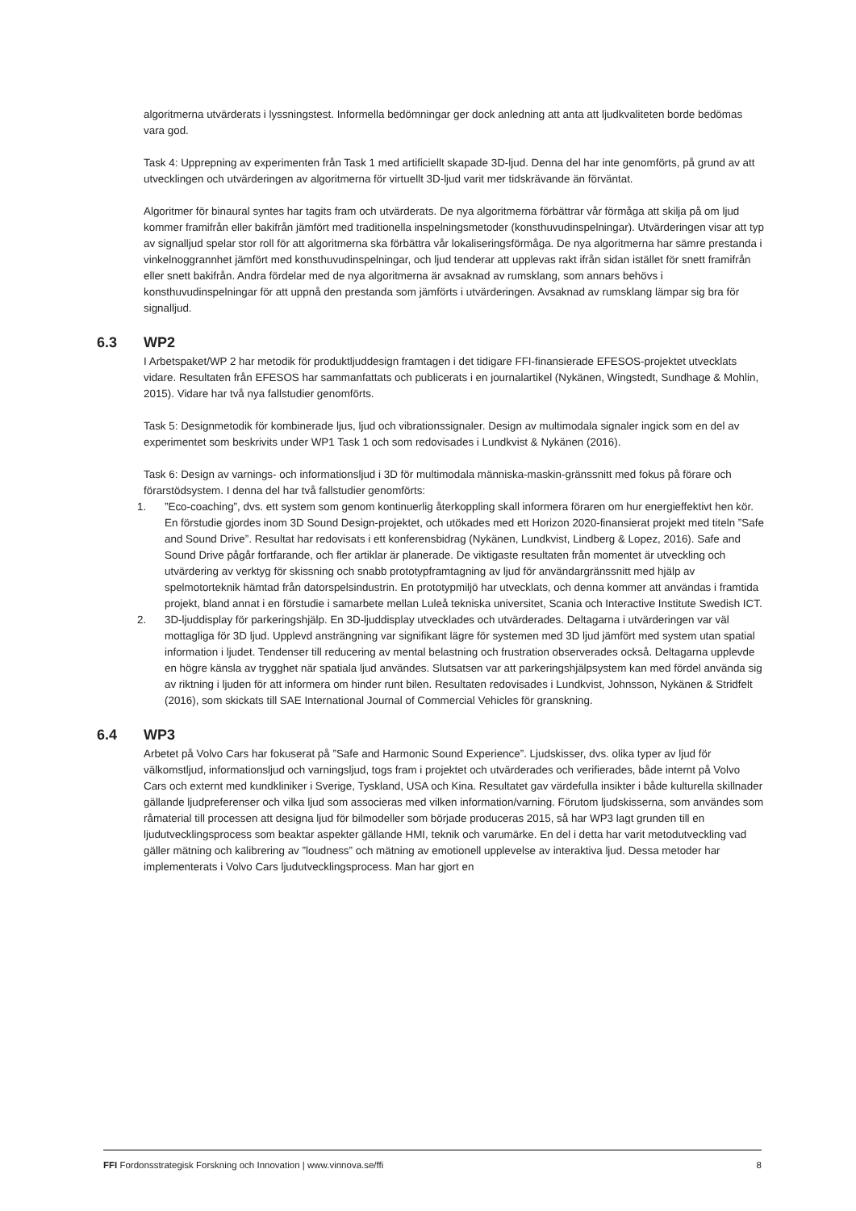algoritmerna utvärderats i lyssningstest. Informella bedömningar ger dock anledning att anta att ljudkvaliteten borde bedömas vara god.
Task 4: Upprepning av experimenten från Task 1 med artificiellt skapade 3D-ljud. Denna del har inte genomförts, på grund av att utvecklingen och utvärderingen av algoritmerna för virtuellt 3D-ljud varit mer tidskrävande än förväntat.
Algoritmer för binaural syntes har tagits fram och utvärderats. De nya algoritmerna förbättrar vår förmåga att skilja på om ljud kommer framifrån eller bakifrån jämfört med traditionella inspelningsmetoder (konsthuvudinspelningar). Utvärderingen visar att typ av signalljud spelar stor roll för att algoritmerna ska förbättra vår lokaliseringsförmåga. De nya algoritmerna har sämre prestanda i vinkelnoggrannhet jämfört med konsthuvudinspelningar, och ljud tenderar att upplevas rakt ifrån sidan istället för snett framifrån eller snett bakifrån. Andra fördelar med de nya algoritmerna är avsaknad av rumsklang, som annars behövs i konsthuvudinspelningar för att uppnå den prestanda som jämförts i utvärderingen. Avsaknad av rumsklang lämpar sig bra för signalljud.
6.3 WP2
I Arbetspaket/WP 2 har metodik för produktljuddesign framtagen i det tidigare FFI-finansierade EFESOS-projektet utvecklats vidare. Resultaten från EFESOS har sammanfattats och publicerats i en journalartikel (Nykänen, Wingstedt, Sundhage & Mohlin, 2015). Vidare har två nya fallstudier genomförts.
Task 5: Designmetodik för kombinerade ljus, ljud och vibrationssignaler. Design av multimodala signaler ingick som en del av experimentet som beskrivits under WP1 Task 1 och som redovisades i Lundkvist & Nykänen (2016).
Task 6: Design av varnings- och informationsljud i 3D för multimodala människa-maskin-gränssnitt med fokus på förare och förarstödsystem. I denna del har två fallstudier genomförts:
1.”Eco-coaching”, dvs. ett system som genom kontinuerlig återkoppling skall informera föraren om hur energieffektivt hen kör. En förstudie gjordes inom 3D Sound Design-projektet, och utökades med ett Horizon 2020-finansierat projekt med titeln ”Safe and Sound Drive”. Resultat har redovisats i ett konferensbidrag (Nykänen, Lundkvist, Lindberg & Lopez, 2016). Safe and Sound Drive pågår fortfarande, och fler artiklar är planerade. De viktigaste resultaten från momentet är utveckling och utvärdering av verktyg för skissning och snabb prototypframtagning av ljud för användargränssnitt med hjälp av spelmotorteknik hämtad från datorspelsindustrin. En prototypmiljö har utvecklats, och denna kommer att användas i framtida projekt, bland annat i en förstudie i samarbete mellan Luleå tekniska universitet, Scania och Interactive Institute Swedish ICT.
2. 3D-ljuddisplay för parkeringshjälp. En 3D-ljuddisplay utvecklades och utvärderades. Deltagarna i utvärderingen var väl mottagliga för 3D ljud. Upplevd ansträngning var signifikant lägre för systemen med 3D ljud jämfört med system utan spatial information i ljudet. Tendenser till reducering av mental belastning och frustration observerades också. Deltagarna upplevde en högre känsla av trygghet när spatiala ljud användes. Slutsatsen var att parkeringshjälpsystem kan med fördel använda sig av riktning i ljuden för att informera om hinder runt bilen. Resultaten redovisades i Lundkvist, Johnsson, Nykänen & Stridfelt (2016), som skickats till SAE International Journal of Commercial Vehicles för granskning.
6.4 WP3
Arbetet på Volvo Cars har fokuserat på ”Safe and Harmonic Sound Experience”. Ljudskisser, dvs. olika typer av ljud för välkomstljud, informationsljud och varningsljud, togs fram i projektet och utvärderades och verifierades, både internt på Volvo Cars och externt med kundkliniker i Sverige, Tyskland, USA och Kina. Resultatet gav värdefulla insikter i både kulturella skillnader gällande ljudpreferenser och vilka ljud som associeras med vilken information/varning. Förutom ljudskisserna, som användes som råmaterial till processen att designa ljud för bilmodeller som började produceras 2015, så har WP3 lagt grunden till en ljudutvecklingsprocess som beaktar aspekter gällande HMI, teknik och varumärke. En del i detta har varit metodutveckling vad gäller mätning och kalibrering av ”loudness” och mätning av emotionell upplevelse av interaktiva ljud. Dessa metoder har implementerats i Volvo Cars ljudutvecklingsprocess. Man har gjort en
FFI Fordonsstrategisk Forskning och Innovation | www.vinnova.se/ffi 8